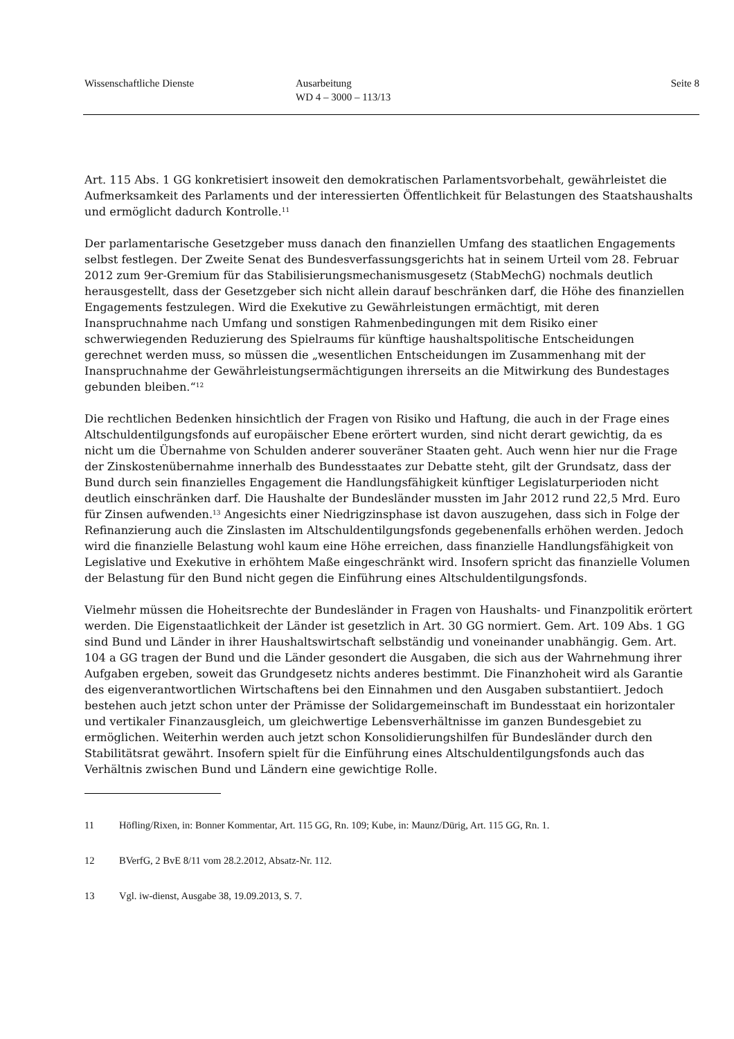Wissenschaftliche Dienste Ausarbeitung
WD 4 – 3000 – 113/13
Seite 8
Art. 115 Abs. 1 GG konkretisiert insoweit den demokratischen Parlamentsvorbehalt, gewährleistet die Aufmerksamkeit des Parlaments und der interessierten Öffentlichkeit für Belastungen des Staatshaushalts und ermöglicht dadurch Kontrolle.<sup>11</sup>
Der parlamentarische Gesetzgeber muss danach den finanziellen Umfang des staatlichen Engagements selbst festlegen. Der Zweite Senat des Bundesverfassungsgerichts hat in seinem Urteil vom 28. Februar 2012 zum 9er-Gremium für das Stabilisierungsmechanismusgesetz (StabMechG) nochmals deutlich herausgestellt, dass der Gesetzgeber sich nicht allein darauf beschränken darf, die Höhe des finanziellen Engagements festzulegen. Wird die Exekutive zu Gewährleistungen ermächtigt, mit deren Inanspruchnahme nach Umfang und sonstigen Rahmenbedingungen mit dem Risiko einer schwerwiegenden Reduzierung des Spielraums für künftige haushaltspolitische Entscheidungen gerechnet werden muss, so müssen die „wesentlichen Entscheidungen im Zusammenhang mit der Inanspruchnahme der Gewährleistungsermächtigungen ihrerseits an die Mitwirkung des Bundestages gebunden bleiben.“<sup>12</sup>
Die rechtlichen Bedenken hinsichtlich der Fragen von Risiko und Haftung, die auch in der Frage eines Altschuldentilgungsfonds auf europäischer Ebene erörtert wurden, sind nicht derart gewichtig, da es nicht um die Übernahme von Schulden anderer souveräner Staaten geht. Auch wenn hier nur die Frage der Zinskostenübernahme innerhalb des Bundesstaates zur Debatte steht, gilt der Grundsatz, dass der Bund durch sein finanzielles Engagement die Handlungsfähigkeit künftiger Legislaturperioden nicht deutlich einschränken darf. Die Haushalte der Bundesländer mussten im Jahr 2012 rund 22,5 Mrd. Euro für Zinsen aufwenden.<sup>13</sup> Angesichts einer Niedrigzinsphase ist davon auszugehen, dass sich in Folge der Refinanzierung auch die Zinslasten im Altschuldentilgungsfonds gegebenenfalls erhöhen werden. Jedoch wird die finanzielle Belastung wohl kaum eine Höhe erreichen, dass finanzielle Handlungsfähigkeit von Legislative und Exekutive in erhöhtem Maße eingeschränkt wird. Insofern spricht das finanzielle Volumen der Belastung für den Bund nicht gegen die Einführung eines Altschuldentilgungsfonds.
Vielmehr müssen die Hoheitsrechte der Bundesländer in Fragen von Haushalts- und Finanzpolitik erörtert werden. Die Eigenstaatlichkeit der Länder ist gesetzlich in Art. 30 GG normiert. Gem. Art. 109 Abs. 1 GG sind Bund und Länder in ihrer Haushaltswirtschaft selbständig und voneinander unabhängig. Gem. Art. 104 a GG tragen der Bund und die Länder gesondert die Ausgaben, die sich aus der Wahrnehmung ihrer Aufgaben ergeben, soweit das Grundgesetz nichts anderes bestimmt. Die Finanzhoheit wird als Garantie des eigenverantwortlichen Wirtschaftens bei den Einnahmen und den Ausgaben substantiiert. Jedoch bestehen auch jetzt schon unter der Prämisse der Solidargemeinschaft im Bundesstaat ein horizontaler und vertikaler Finanzausgleich, um gleichwertige Lebensverhältnisse im ganzen Bundesgebiet zu ermöglichen. Weiterhin werden auch jetzt schon Konsolidierungshilfen für Bundesländer durch den Stabilitätsrat gewährt. Insofern spielt für die Einführung eines Altschuldentilgungsfonds auch das Verhältnis zwischen Bund und Ländern eine gewichtige Rolle.
11 Höfling/Rixen, in: Bonner Kommentar, Art. 115 GG, Rn. 109; Kube, in: Maunz/Dürig, Art. 115 GG, Rn. 1.
12 BVerfG, 2 BvE 8/11 vom 28.2.2012, Absatz-Nr. 112.
13 Vgl. iw-dienst, Ausgabe 38, 19.09.2013, S. 7.